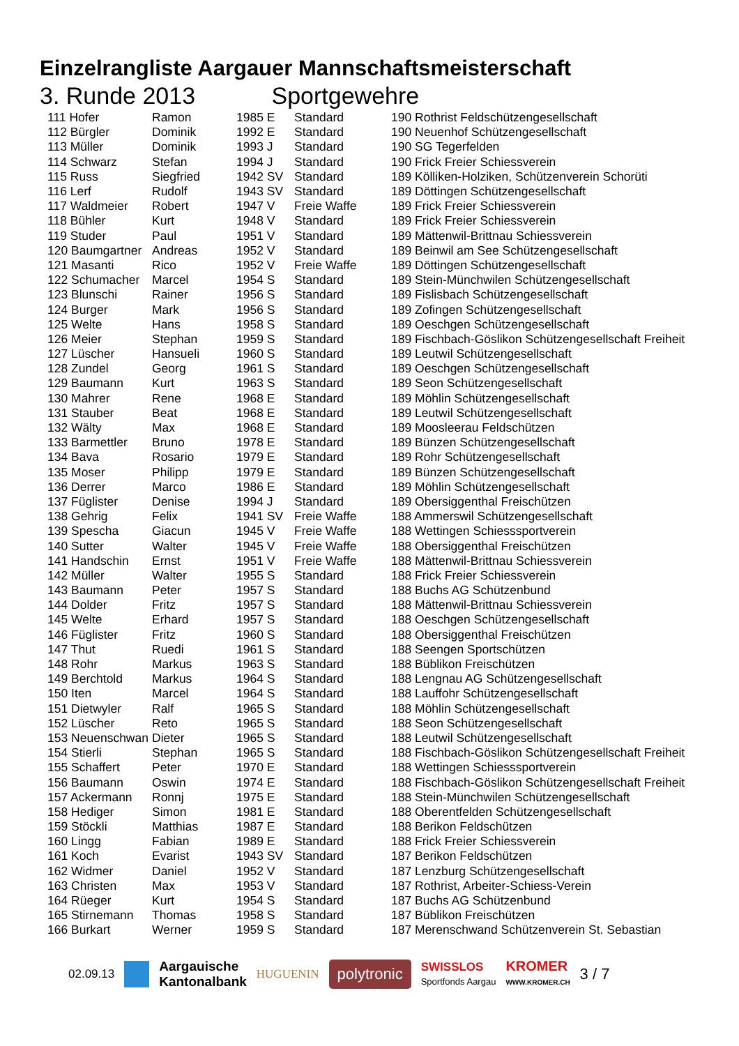Einzelrangliste Aargauer Mannschaftsmeisterschaft
3. Runde 2013 Sportgewehre
| 111 Hofer | Ramon | 1985 E | Standard | 190 Rothrist Feldschützengesellschaft |
| 112 Bürgler | Dominik | 1992 E | Standard | 190 Neuenhof Schützengesellschaft |
| 113 Müller | Dominik | 1993 J | Standard | 190 SG Tegerfelden |
| 114 Schwarz | Stefan | 1994 J | Standard | 190 Frick Freier Schiessverein |
| 115 Russ | Siegfried | 1942 SV | Standard | 189 Kölliken-Holziken, Schützenverein Schorüti |
| 116 Lerf | Rudolf | 1943 SV | Standard | 189 Döttingen Schützengesellschaft |
| 117 Waldmeier | Robert | 1947 V | Freie Waffe | 189 Frick Freier Schiessverein |
| 118 Bühler | Kurt | 1948 V | Standard | 189 Frick Freier Schiessverein |
| 119 Studer | Paul | 1951 V | Standard | 189 Mättenwil-Brittnau Schiessverein |
| 120 Baumgartner | Andreas | 1952 V | Standard | 189 Beinwil am See Schützengesellschaft |
| 121 Masanti | Rico | 1952 V | Freie Waffe | 189 Döttingen Schützengesellschaft |
| 122 Schumacher | Marcel | 1954 S | Standard | 189 Stein-Münchwilen Schützengesellschaft |
| 123 Blunschi | Rainer | 1956 S | Standard | 189 Fislisbach Schützengesellschaft |
| 124 Burger | Mark | 1956 S | Standard | 189 Zofingen Schützengesellschaft |
| 125 Welte | Hans | 1958 S | Standard | 189 Oeschgen Schützengesellschaft |
| 126 Meier | Stephan | 1959 S | Standard | 189 Fischbach-Göslikon Schützengesellschaft Freiheit |
| 127 Lüscher | Hansueli | 1960 S | Standard | 189 Leutwil Schützengesellschaft |
| 128 Zundel | Georg | 1961 S | Standard | 189 Oeschgen Schützengesellschaft |
| 129 Baumann | Kurt | 1963 S | Standard | 189 Seon Schützengesellschaft |
| 130 Mahrer | Rene | 1968 E | Standard | 189 Möhlin Schützengesellschaft |
| 131 Stauber | Beat | 1968 E | Standard | 189 Leutwil Schützengesellschaft |
| 132 Wälty | Max | 1968 E | Standard | 189 Moosleerau Feldschützen |
| 133 Barmettler | Bruno | 1978 E | Standard | 189 Bünzen Schützengesellschaft |
| 134 Bava | Rosario | 1979 E | Standard | 189 Rohr Schützengesellschaft |
| 135 Moser | Philipp | 1979 E | Standard | 189 Bünzen Schützengesellschaft |
| 136 Derrer | Marco | 1986 E | Standard | 189 Möhlin Schützengesellschaft |
| 137 Füglister | Denise | 1994 J | Standard | 189 Obersiggenthal Freischützen |
| 138 Gehrig | Felix | 1941 SV | Freie Waffe | 188 Ammerswil Schützengesellschaft |
| 139 Spescha | Giacun | 1945 V | Freie Waffe | 188 Wettingen Schiesssportverein |
| 140 Sutter | Walter | 1945 V | Freie Waffe | 188 Obersiggenthal Freischützen |
| 141 Handschin | Ernst | 1951 V | Freie Waffe | 188 Mättenwil-Brittnau Schiessverein |
| 142 Müller | Walter | 1955 S | Standard | 188 Frick Freier Schiessverein |
| 143 Baumann | Peter | 1957 S | Standard | 188 Buchs AG Schützenbund |
| 144 Dolder | Fritz | 1957 S | Standard | 188 Mättenwil-Brittnau Schiessverein |
| 145 Welte | Erhard | 1957 S | Standard | 188 Oeschgen Schützengesellschaft |
| 146 Füglister | Fritz | 1960 S | Standard | 188 Obersiggenthal Freischützen |
| 147 Thut | Ruedi | 1961 S | Standard | 188 Seengen Sportschützen |
| 148 Rohr | Markus | 1963 S | Standard | 188 Büblikon Freischützen |
| 149 Berchtold | Markus | 1964 S | Standard | 188 Lengnau AG Schützengesellschaft |
| 150 Iten | Marcel | 1964 S | Standard | 188 Lauffohr Schützengesellschaft |
| 151 Dietwyler | Ralf | 1965 S | Standard | 188 Möhlin Schützengesellschaft |
| 152 Lüscher | Reto | 1965 S | Standard | 188 Seon Schützengesellschaft |
| 153 Neuenschwan | Dieter | 1965 S | Standard | 188 Leutwil Schützengesellschaft |
| 154 Stierli | Stephan | 1965 S | Standard | 188 Fischbach-Göslikon Schützengesellschaft Freiheit |
| 155 Schaffert | Peter | 1970 E | Standard | 188 Wettingen Schiesssportverein |
| 156 Baumann | Oswin | 1974 E | Standard | 188 Fischbach-Göslikon Schützengesellschaft Freiheit |
| 157 Ackermann | Ronnj | 1975 E | Standard | 188 Stein-Münchwilen Schützengesellschaft |
| 158 Hediger | Simon | 1981 E | Standard | 188 Oberentfelden Schützengesellschaft |
| 159 Stöckli | Matthias | 1987 E | Standard | 188 Berikon Feldschützen |
| 160 Lingg | Fabian | 1989 E | Standard | 188 Frick Freier Schiessverein |
| 161 Koch | Evarist | 1943 SV | Standard | 187 Berikon Feldschützen |
| 162 Widmer | Daniel | 1952 V | Standard | 187 Lenzburg Schützengesellschaft |
| 163 Christen | Max | 1953 V | Standard | 187 Rothrist, Arbeiter-Schiess-Verein |
| 164 Rüeger | Kurt | 1954 S | Standard | 187 Buchs AG Schützenbund |
| 165 Stirnemann | Thomas | 1958 S | Standard | 187 Büblikon Freischützen |
| 166 Burkart | Werner | 1959 S | Standard | 187 Merenschwand Schützenverein St. Sebastian |
02.09.13 Aargauische
Kantonalbank HUGUENIN polytronic SWISSLOS
Sportfonds Aargau KROMER
WWW.KROMER.CH 3 / 7